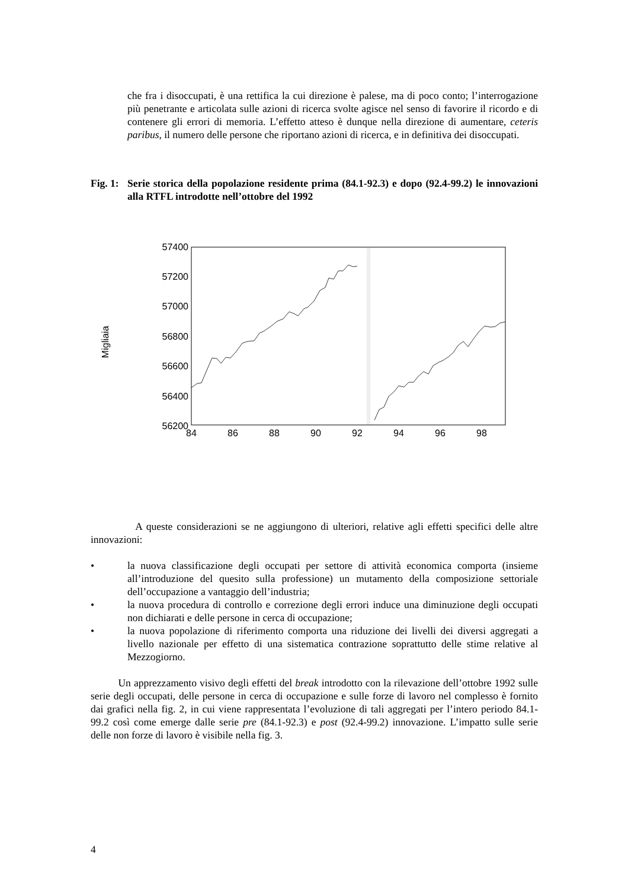che fra i disoccupati, è una rettifica la cui direzione è palese, ma di poco conto; l’interrogazione più penetrante e articolata sulle azioni di ricerca svolte agisce nel senso di favorire il ricordo e di contenere gli errori di memoria. L’effetto atteso è dunque nella direzione di aumentare, ceteris paribus, il numero delle persone che riportano azioni di ricerca, e in definitiva dei disoccupati.
Fig. 1:
Serie storica della popolazione residente prima (84.1-92.3) e dopo (92.4-99.2) le innovazioni alla RTFL introdotte nell’ottobre del 1992
Migliaia
57400
57200
57000
56800
56600
56400
56200
84
86
88
90
92
94
96
98
A queste considerazioni se ne aggiungono di ulteriori, relative agli effetti specifici delle altre innovazioni:
• la nuova classificazione degli occupati per settore di attività economica comporta (insieme all’introduzione del quesito sulla professione) un mutamento della composizione settoriale dell’occupazione a vantaggio dell’industria;
• la nuova procedura di controllo e correzione degli errori induce una diminuzione degli occupati non dichiarati e delle persone in cerca di occupazione;
• la nuova popolazione di riferimento comporta una riduzione dei livelli dei diversi aggregati a livello nazionale per effetto di una sistematica contrazione soprattutto delle stime relative al Mezzogiorno.
Un apprezzamento visivo degli effetti del break introdotto con la rilevazione dell’ottobre 1992 sulle serie degli occupati, delle persone in cerca di occupazione e sulle forze di lavoro nel complesso è fornito dai grafici nella fig. 2, in cui viene rappresentata l’evoluzione di tali aggregati per l’intero periodo 84.1-99.2 così come emerge dalle serie pre (84.1-92.3) e post (92.4-99.2) innovazione. L’impatto sulle serie delle non forze di lavoro è visibile nella fig. 3.
4